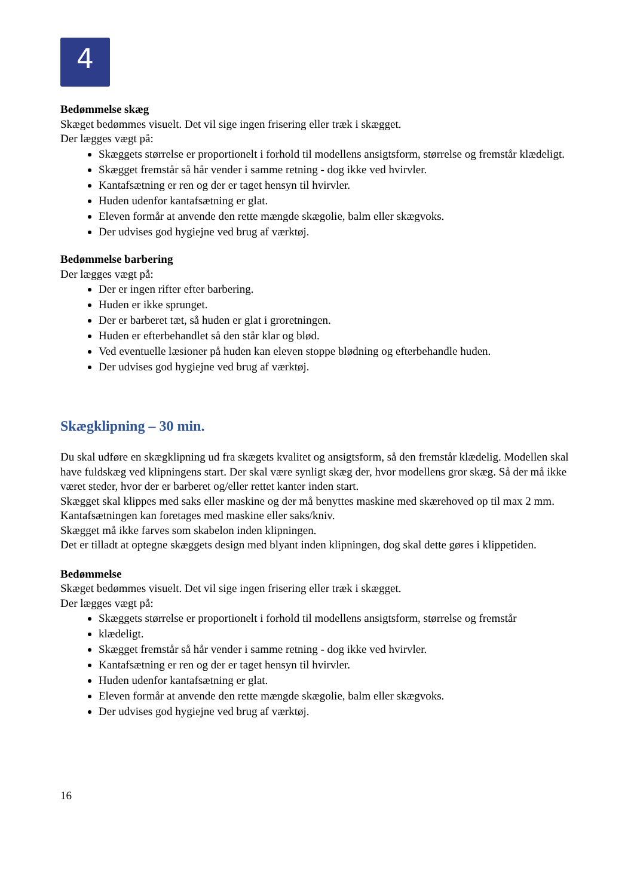4
Bedømmelse skæg
Skæget bedømmes visuelt. Det vil sige ingen frisering eller træk i skægget.
Der lægges vægt på:
Skæggets størrelse er proportionelt i forhold til modellens ansigtsform, størrelse og fremstår klædeligt.
Skægget fremstår så hår vender i samme retning - dog ikke ved hvirvler.
Kantafsætning er ren og der er taget hensyn til hvirvler.
Huden udenfor kantafsætning er glat.
Eleven formår at anvende den rette mængde skægolie, balm eller skægvoks.
Der udvises god hygiejne ved brug af værktøj.
Bedømmelse barbering
Der lægges vægt på:
Der er ingen rifter efter barbering.
Huden er ikke sprunget.
Der er barberet tæt, så huden er glat i groretningen.
Huden er efterbehandlet så den står klar og blød.
Ved eventuelle læsioner på huden kan eleven stoppe blødning og efterbehandle huden.
Der udvises god hygiejne ved brug af værktøj.
Skægklipning – 30 min.
Du skal udføre en skægklipning ud fra skægets kvalitet og ansigtsform, så den fremstår klædelig. Modellen skal have fuldskæg ved klipningens start. Der skal være synligt skæg der, hvor modellens gror skæg. Så der må ikke været steder, hvor der er barberet og/eller rettet kanter inden start.
Skægget skal klippes med saks eller maskine og der må benyttes maskine med skærehoved op til max 2 mm.
Kantafsætningen kan foretages med maskine eller saks/kniv.
Skægget må ikke farves som skabelon inden klipningen.
Det er tilladt at optegne skæggets design med blyant inden klipningen, dog skal dette gøres i klippetiden.
Bedømmelse
Skæget bedømmes visuelt. Det vil sige ingen frisering eller træk i skægget.
Der lægges vægt på:
Skæggets størrelse er proportionelt i forhold til modellens ansigtsform, størrelse og fremstår
klædeligt.
Skægget fremstår så hår vender i samme retning - dog ikke ved hvirvler.
Kantafsætning er ren og der er taget hensyn til hvirvler.
Huden udenfor kantafsætning er glat.
Eleven formår at anvende den rette mængde skægolie, balm eller skægvoks.
Der udvises god hygiejne ved brug af værktøj.
16